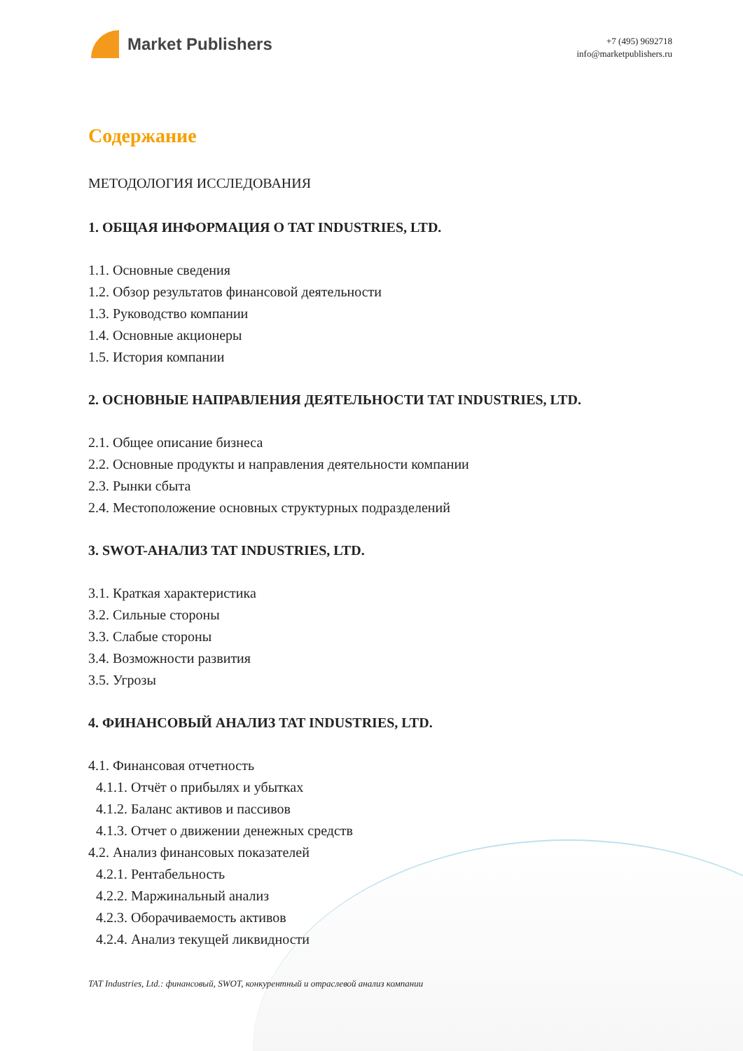Market Publishers
+7 (495) 9692718
info@marketpublishers.ru
Содержание
МЕТОДОЛОГИЯ ИССЛЕДОВАНИЯ
1. ОБЩАЯ ИНФОРМАЦИЯ О TAT INDUSTRIES, LTD.
1.1. Основные сведения
1.2. Обзор результатов финансовой деятельности
1.3. Руководство компании
1.4. Основные акционеры
1.5. История компании
2. ОСНОВНЫЕ НАПРАВЛЕНИЯ ДЕЯТЕЛЬНОСТИ TAT INDUSTRIES, LTD.
2.1. Общее описание бизнеса
2.2. Основные продукты и направления деятельности компании
2.3. Рынки сбыта
2.4. Местоположение основных структурных подразделений
3. SWOT-АНАЛИЗ TAT INDUSTRIES, LTD.
3.1. Краткая характеристика
3.2. Сильные стороны
3.3. Слабые стороны
3.4. Возможности развития
3.5. Угрозы
4. ФИНАНСОВЫЙ АНАЛИЗ TAT INDUSTRIES, LTD.
4.1. Финансовая отчетность
4.1.1. Отчёт о прибылях и убытках
4.1.2. Баланс активов и пассивов
4.1.3. Отчет о движении денежных средств
4.2. Анализ финансовых показателей
4.2.1. Рентабельность
4.2.2. Маржинальный анализ
4.2.3. Оборачиваемость активов
4.2.4. Анализ текущей ликвидности
TAT Industries, Ltd.: финансовый, SWOT, конкурентный и отраслевой анализ компании